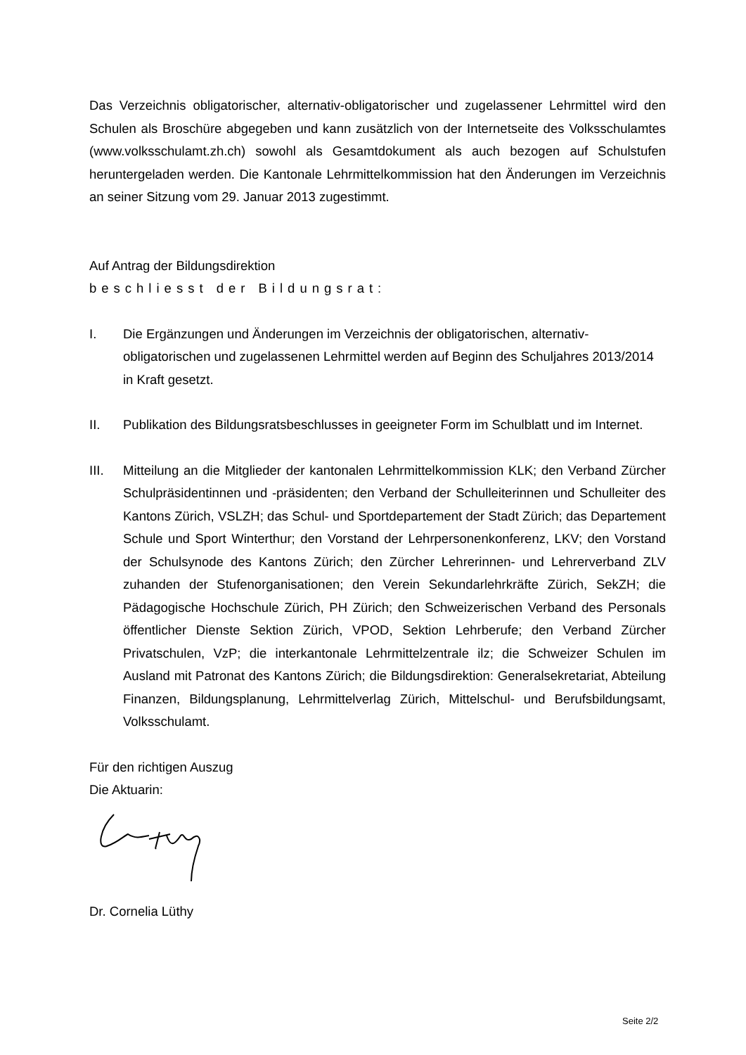Das Verzeichnis obligatorischer, alternativ-obligatorischer und zugelassener Lehrmittel wird den Schulen als Broschüre abgegeben und kann zusätzlich von der Internetseite des Volks­schulamtes (www.volksschulamt.zh.ch) sowohl als Gesamtdokument als auch bezogen auf Schulstufen heruntergeladen werden. Die Kantonale Lehrmittelkommission hat den Ände­rungen im Verzeichnis an seiner Sitzung vom 29. Januar 2013 zugestimmt.
Auf Antrag der Bildungsdirektion
beschliesst der Bildungsrat:
I. Die Ergänzungen und Änderungen im Verzeichnis der obligatorischen, alternativ-obligatorischen und zugelassenen Lehrmittel werden auf Beginn des Schuljahres 2013/2014 in Kraft gesetzt.
II. Publikation des Bildungsratsbeschlusses in geeigneter Form im Schulblatt und im Internet.
III. Mitteilung an die Mitglieder der kantonalen Lehrmittelkommission KLK; den Verband Zürcher Schulpräsidentinnen und -präsidenten; den Verband der Schulleiterinnen und Schulleiter des Kantons Zürich, VSLZH; das Schul- und Sportdepartement der Stadt Zürich; das Departement Schule und Sport Winterthur; den Vorstand der Lehrpersonenkonferenz, LKV; den Vorstand der Schulsynode des Kantons Zürich; den Zürcher Lehrerinnen- und Lehrerverband ZLV zuhanden der Stufenorganisationen; den Verein Sekundarlehrkräfte Zürich, SekZH; die Pädagogische Hochschule Zürich, PH Zürich; den Schweizerischen Verband des Personals öffentlicher Dienste Sektion Zürich, VPOD, Sektion Lehrberufe; den Verband Zürcher Privatschulen, VzP; die interkantonale Lehrmittelzentrale ilz; die Schweizer Schulen im Ausland mit Patronat des Kantons Zürich; die Bildungsdirektion: Generalsekretariat, Abteilung Finanzen, Bildungsplanung, Lehrmittelverlag Zürich, Mittelschul- und Berufsbildungsamt, Volksschulamt.
Für den richtigen Auszug
Die Aktuarin:
Dr. Cornelia Lüthy
Seite 2/2